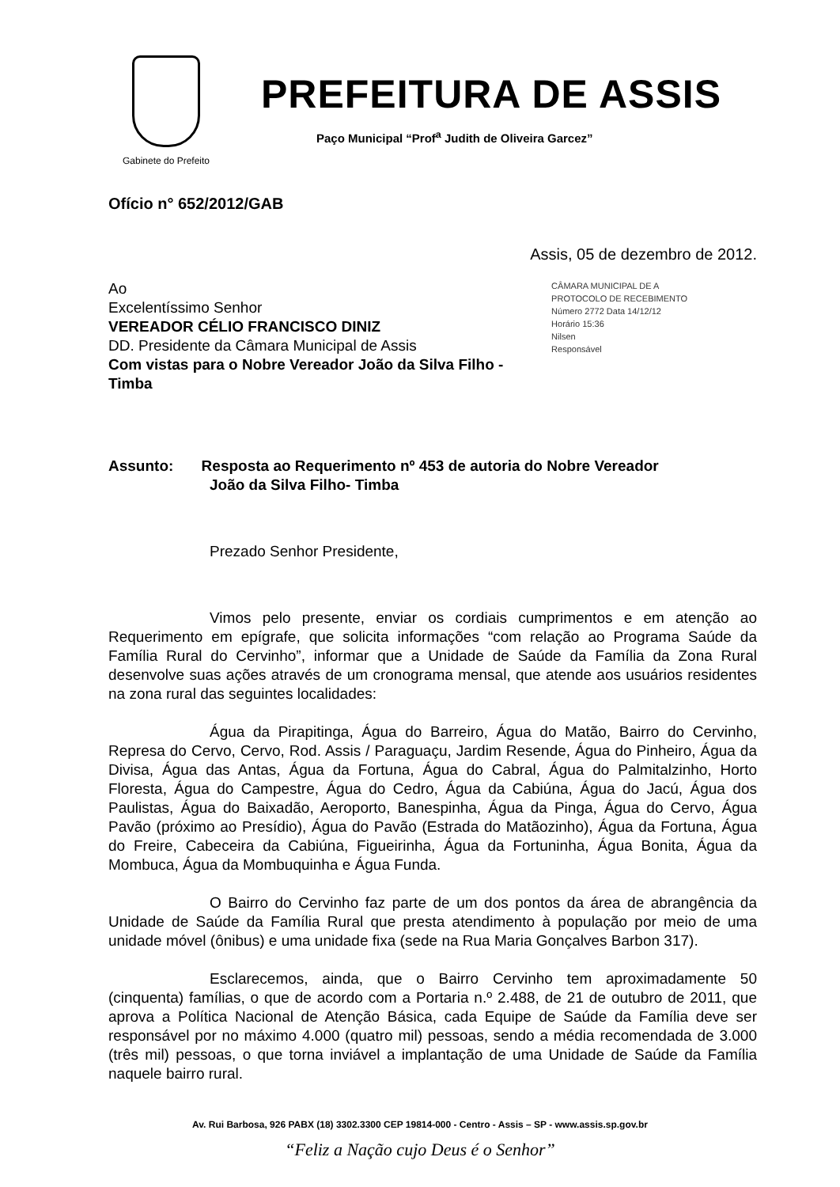Gabinete do Prefeito
PREFEITURA DE ASSIS
Paço Municipal “Prof<sup>a</sup> Judith de Oliveira Garcez”
Ofício n° 652/2012/GAB
Assis, 05 de dezembro de 2012.
Ao
Excelentíssimo Senhor
VEREADOR CÉLIO FRANCISCO DINIZ
DD. Presidente da Câmara Municipal de Assis
Com vistas para o Nobre Vereador João da Silva Filho - Timba
CÂMARA MUNICIPAL DE A
PROTOCOLO DE RECEBIMENTO
Número 2772 Data 14/12/12
Horário 15:36
Nilsen
Responsável
Assunto: Resposta ao Requerimento nº 453 de autoria do Nobre Vereador
João da Silva Filho- Timba
Prezado Senhor Presidente,
Vimos pelo presente, enviar os cordiais cumprimentos e em atenção ao Requerimento em epígrafe, que solicita informações “com relação ao Programa Saúde da Família Rural do Cervinho”, informar que a Unidade de Saúde da Família da Zona Rural desenvolve suas ações através de um cronograma mensal, que atende aos usuários residentes na zona rural das seguintes localidades:
Água da Pirapitinga, Água do Barreiro, Água do Matão, Bairro do Cervinho, Represa do Cervo, Cervo, Rod. Assis / Paraguaçu, Jardim Resende, Água do Pinheiro, Água da Divisa, Água das Antas, Água da Fortuna, Água do Cabral, Água do Palmitalzinho, Horto Floresta, Água do Campestre, Água do Cedro, Água da Cabiúna, Água do Jacú, Água dos Paulistas, Água do Baixadão, Aeroporto, Banespinha, Água da Pinga, Água do Cervo, Água Pavão (próximo ao Presídio), Água do Pavão (Estrada do Matãozinho), Água da Fortuna, Água do Freire, Cabeceira da Cabiúna, Figueirinha, Água da Fortuninha, Água Bonita, Água da Mombuca, Água da Mombuquinha e Água Funda.
O Bairro do Cervinho faz parte de um dos pontos da área de abrangência da Unidade de Saúde da Família Rural que presta atendimento à população por meio de uma unidade móvel (ônibus) e uma unidade fixa (sede na Rua Maria Gonçalves Barbon 317).
Esclarecemos, ainda, que o Bairro Cervinho tem aproximadamente 50 (cinquenta) famílias, o que de acordo com a Portaria n.º 2.488, de 21 de outubro de 2011, que aprova a Política Nacional de Atenção Básica, cada Equipe de Saúde da Família deve ser responsável por no máximo 4.000 (quatro mil) pessoas, sendo a média recomendada de 3.000 (três mil) pessoas, o que torna inviável a implantação de uma Unidade de Saúde da Família naquele bairro rural.
Av. Rui Barbosa, 926 PABX (18) 3302.3300 CEP 19814-000 - Centro - Assis – SP - www.assis.sp.gov.br
“Feliz a Nação cujo Deus é o Senhor”